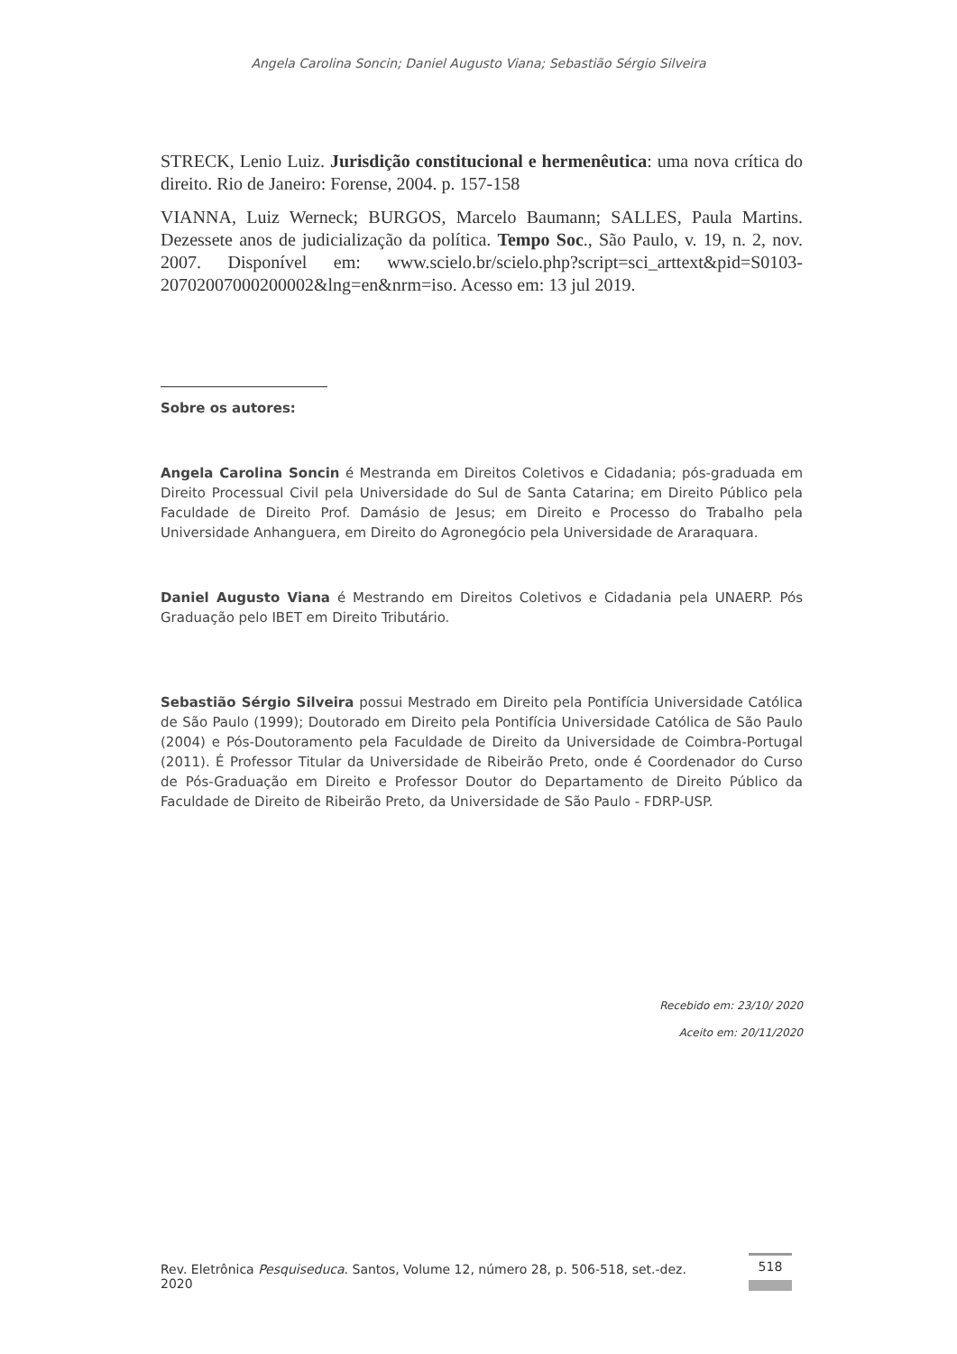Angela Carolina Soncin; Daniel Augusto Viana; Sebastião Sérgio Silveira
STRECK, Lenio Luiz. Jurisdição constitucional e hermenêutica: uma nova crítica do direito. Rio de Janeiro: Forense, 2004. p. 157-158
VIANNA, Luiz Werneck; BURGOS, Marcelo Baumann; SALLES, Paula Martins. Dezessete anos de judicialização da política. Tempo Soc., São Paulo, v. 19, n. 2, nov. 2007. Disponível em: www.scielo.br/scielo.php?script=sci_arttext&pid=S0103-20702007000200002&lng=en&nrm=iso. Acesso em: 13 jul 2019.
Sobre os autores:
Angela Carolina Soncin é Mestranda em Direitos Coletivos e Cidadania; pós-graduada em Direito Processual Civil pela Universidade do Sul de Santa Catarina; em Direito Público pela Faculdade de Direito Prof. Damásio de Jesus; em Direito e Processo do Trabalho pela Universidade Anhanguera, em Direito do Agronegócio pela Universidade de Araraquara.
Daniel Augusto Viana é Mestrando em Direitos Coletivos e Cidadania pela UNAERP. Pós Graduação pelo IBET em Direito Tributário.
Sebastião Sérgio Silveira possui Mestrado em Direito pela Pontifícia Universidade Católica de São Paulo (1999); Doutorado em Direito pela Pontifícia Universidade Católica de São Paulo (2004) e Pós-Doutoramento pela Faculdade de Direito da Universidade de Coimbra-Portugal (2011). É Professor Titular da Universidade de Ribeirão Preto, onde é Coordenador do Curso de Pós-Graduação em Direito e Professor Doutor do Departamento de Direito Público da Faculdade de Direito de Ribeirão Preto, da Universidade de São Paulo - FDRP-USP.
Recebido em: 23/10/ 2020
Aceito em: 20/11/2020
Rev. Eletrônica Pesquiseduca. Santos, Volume 12, número 28, p. 506-518, set.-dez. 2020 518